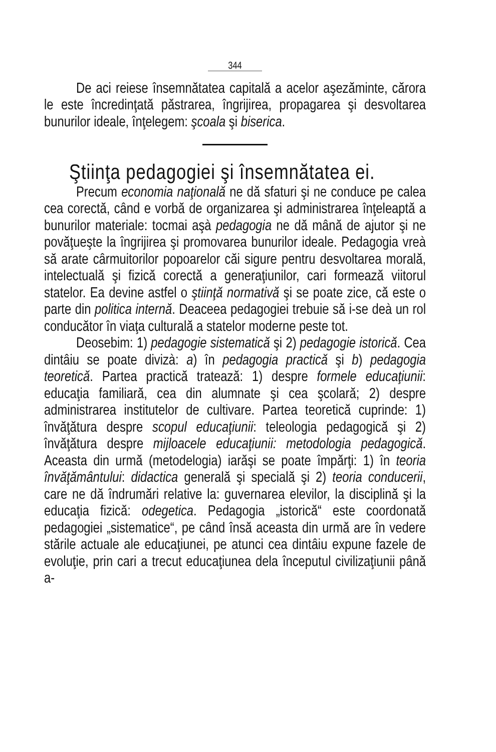344
De aci reiese însemnătatea capitală a acelor aşezăminte, cărora le este încredinţată păstrarea, îngrijirea, propagarea şi desvoltarea bunurilor ideale, înţelegem: şcoala şi biserica.
Ştiinţa pedagogiei şi însemnătatea ei.
Precum economia naţională ne dă sfaturi şi ne conduce pe calea cea corectă, când e vorbă de organizarea şi administrarea înţeleaptă a bunurilor materiale: tocmai aşà pedagogia ne dă mână de ajutor şi ne povăţueşte la îngrijirea şi promovarea bunurilor ideale. Pedagogia vreà să arate cârmuitorilor popoarelor căi sigure pentru desvoltarea morală, intelectuală şi fizică corectă a generaţiunilor, cari formează viitorul statelor. Ea devine astfel o ştiinţă normativă şi se poate zice, că este o parte din politica internă. Deaceea pedagogiei trebuie să i-se deà un rol conducător în viaţa culturală a statelor moderne peste tot.
Deosebim: 1) pedagogie sistematică şi 2) pedagogie istorică. Cea dintâiu se poate divizà: a) în pedagogia practică şi b) pedagogia teoretică. Partea practică tratează: 1) despre formele educaţiunii: educaţia familiară, cea din alumnate şi cea şcolară; 2) despre administrarea institutelor de cultivare. Partea teoretică cuprinde: 1) învăţătura despre scopul educaţiunii: teleologia pedagogică şi 2) învăţătura despre mijloacele educaţiunii: metodologia pedagogică. Aceasta din urmă (metodelogia) iarăşi se poate împărţi: 1) în teoria învăţământului: didactica generală şi specială şi 2) teoria conducerii, care ne dă îndrumări relative la: guvernarea elevilor, la disciplină şi la educaţia fizică: odegetica. Pedagogia „istorică“ este coordonată pedagogiei „sistematice“, pe când însă aceasta din urmă are în vedere stările actuale ale educaţiunei, pe atunci cea dintâiu expune fazele de evoluţie, prin cari a trecut educaţiunea dela începutul civilizaţiunii până a-